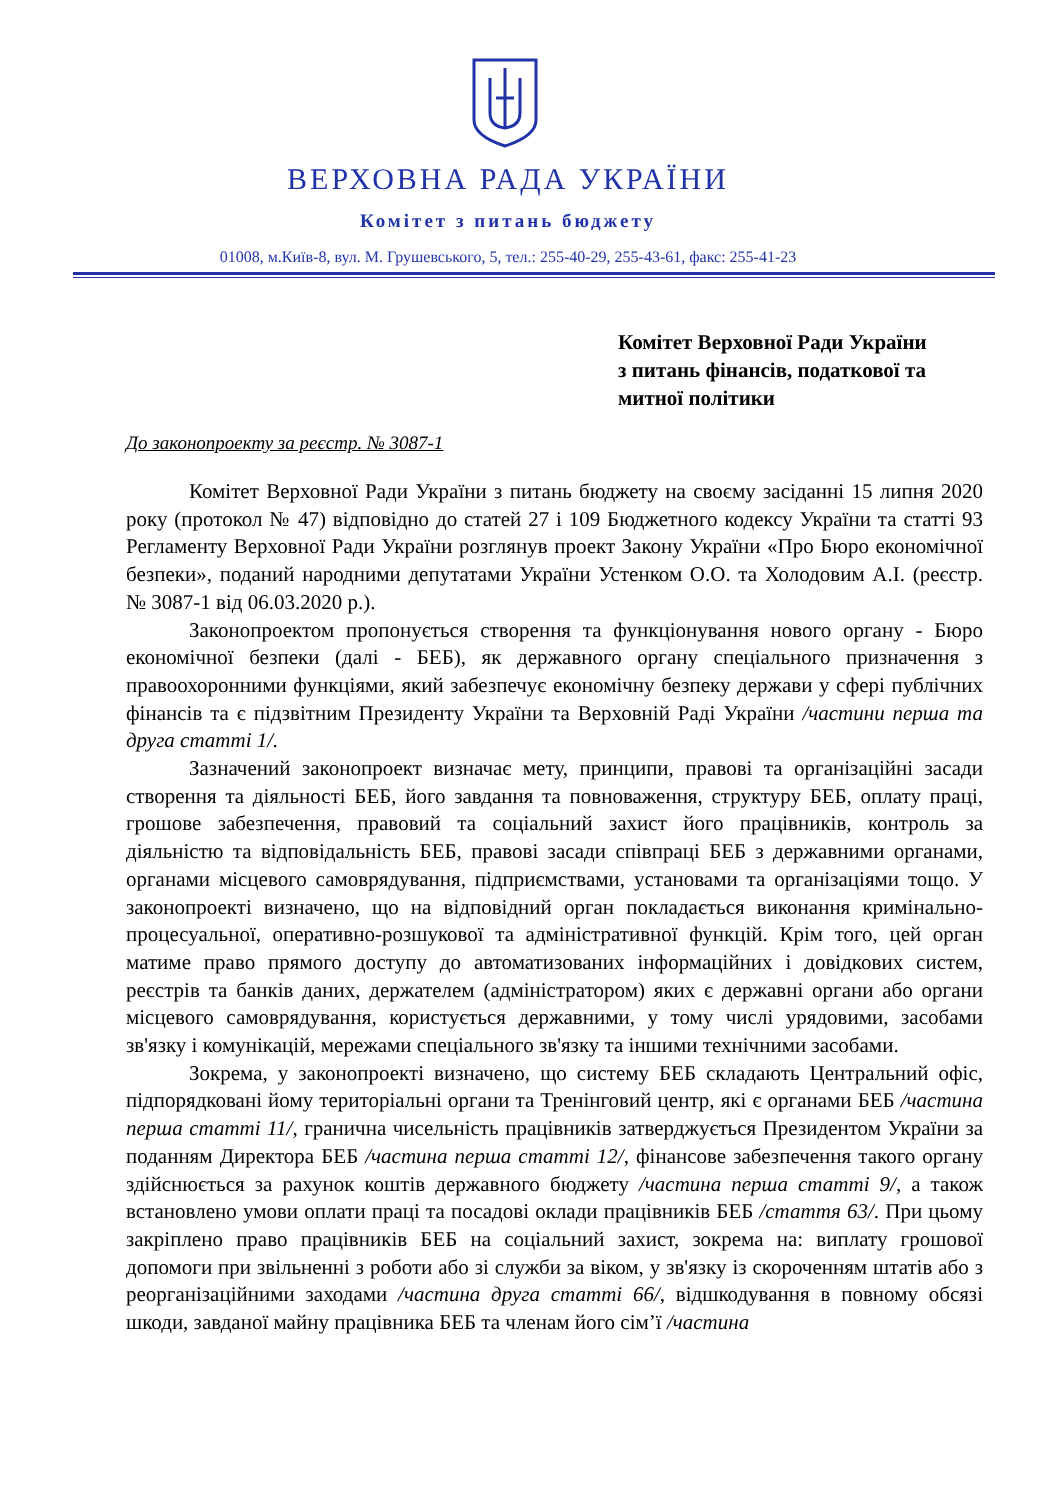ВЕРХОВНА РАДА УКРАЇНИ
Комітет з питань бюджету
01008, м.Київ-8, вул. М. Грушевського, 5, тел.: 255-40-29, 255-43-61, факс: 255-41-23
Комітет Верховної Ради України
з питань фінансів, податкової та
митної політики
До законопроекту за реєстр. № 3087-1
Комітет Верховної Ради України з питань бюджету на своєму засіданні 15 липня 2020 року (протокол № 47) відповідно до статей 27 і 109 Бюджетного кодексу України та статті 93 Регламенту Верховної Ради України розглянув проект Закону України «Про Бюро економічної безпеки», поданий народними депутатами України Устенком О.О. та Холодовим А.І. (реєстр. № 3087-1 від 06.03.2020 р.).
Законопроектом пропонується створення та функціонування нового органу - Бюро економічної безпеки (далі - БЕБ), як державного органу спеціального призначення з правоохоронними функціями, який забезпечує економічну безпеку держави у сфері публічних фінансів та є підзвітним Президенту України та Верховній Раді України /частини перша та друга статті 1/.
Зазначений законопроект визначає мету, принципи, правові та організаційні засади створення та діяльності БЕБ, його завдання та повноваження, структуру БЕБ, оплату праці, грошове забезпечення, правовий та соціальний захист його працівників, контроль за діяльністю та відповідальність БЕБ, правові засади співпраці БЕБ з державними органами, органами місцевого самоврядування, підприємствами, установами та організаціями тощо. У законопроекті визначено, що на відповідний орган покладається виконання кримінально-процесуальної, оперативно-розшукової та адміністративної функцій. Крім того, цей орган матиме право прямого доступу до автоматизованих інформаційних і довідкових систем, реєстрів та банків даних, держателем (адміністратором) яких є державні органи або органи місцевого самоврядування, користується державними, у тому числі урядовими, засобами зв'язку і комунікацій, мережами спеціального зв'язку та іншими технічними засобами.
Зокрема, у законопроекті визначено, що систему БЕБ складають Центральний офіс, підпорядковані йому територіальні органи та Тренінговий центр, які є органами БЕБ /частина перша статті 11/, гранична чисельність працівників затверджується Президентом України за поданням Директора БЕБ /частина перша статті 12/, фінансове забезпечення такого органу здійснюється за рахунок коштів державного бюджету /частина перша статті 9/, а також встановлено умови оплати праці та посадові оклади працівників БЕБ /стаття 63/. При цьому закріплено право працівників БЕБ на соціальний захист, зокрема на: виплату грошової допомоги при звільненні з роботи або зі служби за віком, у зв'язку із скороченням штатів або з реорганізаційними заходами /частина друга статті 66/, відшкодування в повному обсязі шкоди, завданої майну працівника БЕБ та членам його сім’ї /частина